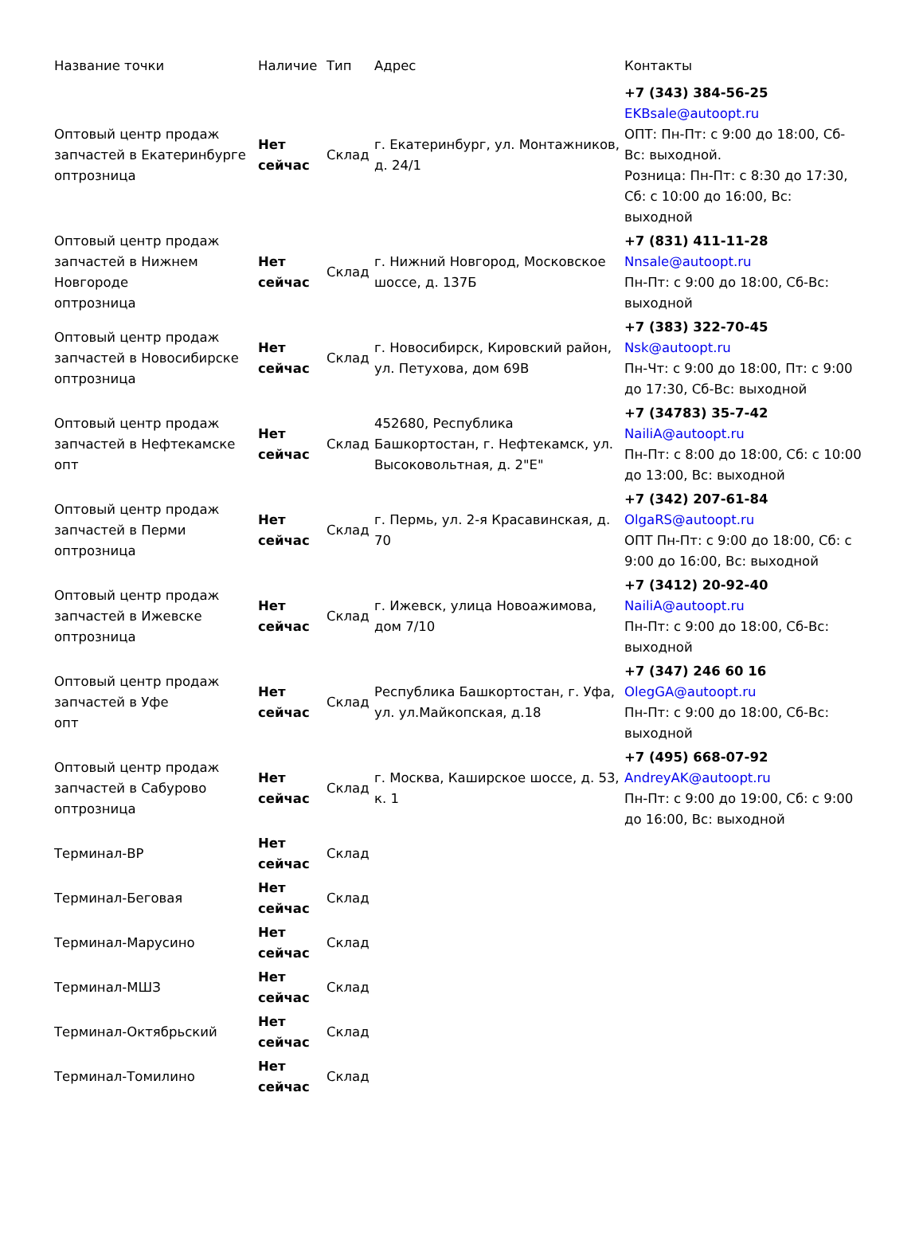| Название точки | Наличие | Тип | Адрес | Контакты |
| --- | --- | --- | --- | --- |
| Оптовый центр продаж запчастей в Екатеринбурге оптрозница | Нет сейчас | Склад | г. Екатеринбург, ул. Монтажников, д. 24/1 | +7 (343) 384-56-25 EKBsale@autoopt.ru ОПТ: Пн-Пт: с 9:00 до 18:00, Сб-Вс: выходной. Розница: Пн-Пт: с 8:30 до 17:30, Сб: с 10:00 до 16:00, Вс: выходной |
| Оптовый центр продаж запчастей в Нижнем Новгороде оптрозница | Нет сейчас | Склад | г. Нижний Новгород, Московское шоссе, д. 137Б | +7 (831) 411-11-28 Nnsale@autoopt.ru Пн-Пт: с 9:00 до 18:00, Сб-Вс: выходной |
| Оптовый центр продаж запчастей в Новосибирске оптрозница | Нет сейчас | Склад | г. Новосибирск, Кировский район, ул. Петухова, дом 69В | +7 (383) 322-70-45 Nsk@autoopt.ru Пн-Чт: с 9:00 до 18:00, Пт: с 9:00 до 17:30, Сб-Вс: выходной |
| Оптовый центр продаж запчастей в Нефтекамске опт | Нет сейчас | Склад | 452680, Республика Башкортостан, г. Нефтекамск, ул. Высоковольтная, д. 2"Е" | +7 (34783) 35-7-42 NailiA@autoopt.ru Пн-Пт: с 8:00 до 18:00, Сб: с 10:00 до 13:00, Вс: выходной |
| Оптовый центр продаж запчастей в Перми оптрозница | Нет сейчас | Склад | г. Пермь, ул. 2-я Красавинская, д. 70 | +7 (342) 207-61-84 OlgaRS@autoopt.ru ОПТ Пн-Пт: с 9:00 до 18:00, Сб: с 9:00 до 16:00, Вс: выходной |
| Оптовый центр продаж запчастей в Ижевске оптрозница | Нет сейчас | Склад | г. Ижевск, улица Новоажимова, дом 7/10 | +7 (3412) 20-92-40 NailiA@autoopt.ru Пн-Пт: с 9:00 до 18:00, Сб-Вс: выходной |
| Оптовый центр продаж запчастей в Уфе опт | Нет сейчас | Склад | Республика Башкортостан, г. Уфа, ул. ул.Майкопская, д.18 | +7 (347) 246 60 16 OlegGA@autoopt.ru Пн-Пт: с 9:00 до 18:00, Сб-Вс: выходной |
| Оптовый центр продаж запчастей в Сабурово оптрозница | Нет сейчас | Склад | г. Москва, Каширское шоссе, д. 53, к. 1 | +7 (495) 668-07-92 AndreyAK@autoopt.ru Пн-Пт: с 9:00 до 19:00, Сб: с 9:00 до 16:00, Вс: выходной |
| Терминал-ВР | Нет сейчас | Склад | | |
| Терминал-Беговая | Нет сейчас | Склад | | |
| Терминал-Марусино | Нет сейчас | Склад | | |
| Терминал-МШЗ | Нет сейчас | Склад | | |
| Терминал-Октябрьский | Нет сейчас | Склад | | |
| Терминал-Томилино | Нет сейчас | Склад | | |